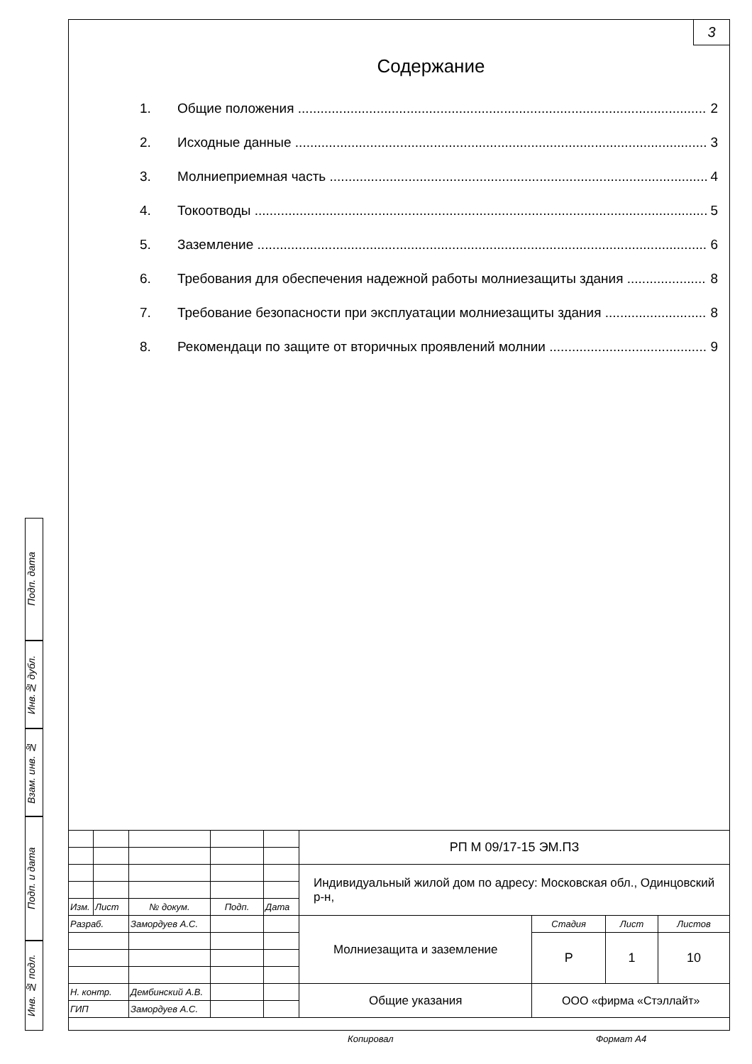3
Содержание
1. Общие положения 2
2. Исходные данные 3
3. Молниеприемная часть 4
4. Токоотводы 5
5. Заземление 6
6. Требования для обеспечения надежной работы молниезащиты здания 8
7. Требование безопасности при эксплуатации молниезащиты здания 8
8. Рекомендаци по защите от вторичных проявлений молнии 9
Подп. дата
Инв.№ дубл.
Взам. инв. №
Подп. и дата
Инв. № подл.
| | | | | | РП М 09/17-15 ЭМ.ПЗ | | | |
| | | | | | Индивидуальный жилой дом по адресу: Московская обл., Одинцовский р-н, | | | |
| Изм. | Лист | № докум. | Подп. | Дата | | | | |
| Разраб. | | Замордуев А.С. | | | Молниезащита и заземление | Стадия | Лист | Листов |
| | | | | | | Р | 1 | 10 |
| Н. контр. | | Дембинский А.В. | | | Общие указания | ООО «фирма «Стэллайт» | | |
| ГИП | | Замордуев А.С. | | | | | | |
Копировал Формат А4